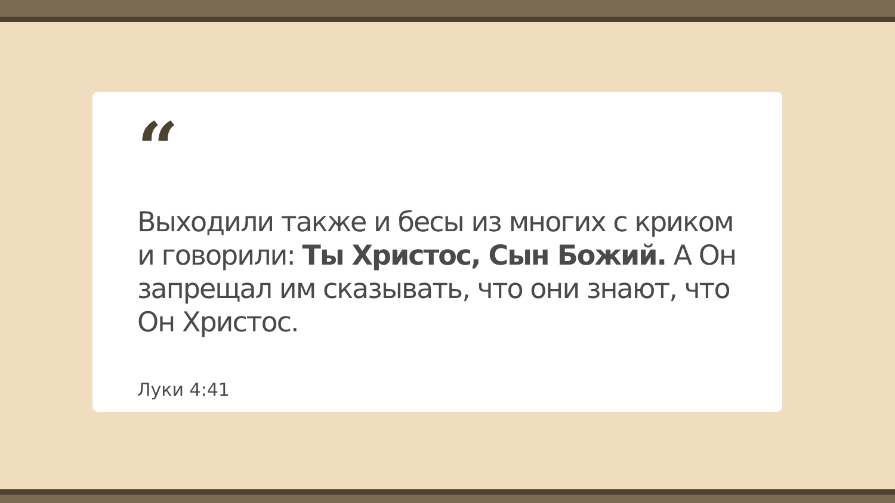“
Выходили также и бесы из многих с криком и говорили: Ты Христос, Сын Божий. А Он запрещал им сказывать, что они знают, что Он Христос.
Луки 4:41